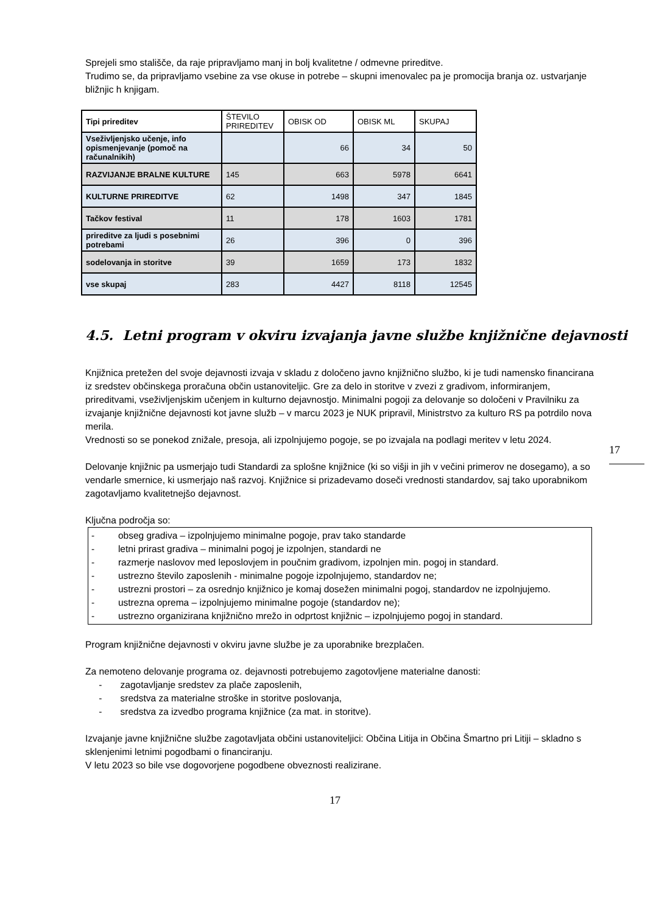Sprejeli smo stališče, da raje pripravljamo manj in bolj kvalitetne / odmevne prireditve.
Trudimo se, da pripravljamo vsebine za vse okuse in potrebe – skupni imenovalec pa je promocija branja oz. ustvarjanje bližnjic h knjigam.
| Tipi prireditev | ŠTEVILO PRIREDITEV | OBISK OD | OBISK ML | SKUPAJ |
| --- | --- | --- | --- | --- |
| Vseživljenjsko učenje, info opismenjevanje (pomoč na računalnikih) | | 66 | 34 | 50 |
| RAZVIJANJE BRALNE KULTURE | 145 | 663 | 5978 | 6641 |
| KULTURNE PRIREDITVE | 62 | 1498 | 347 | 1845 |
| Tačkov festival | 11 | 178 | 1603 | 1781 |
| prireditve za ljudi s posebnimi potrebami | 26 | 396 | 0 | 396 |
| sodelovanja in storitve | 39 | 1659 | 173 | 1832 |
| vse skupaj | 283 | 4427 | 8118 | 12545 |
4.5. Letni program v okviru izvajanja javne službe knjižnične dejavnosti
Knjižnica pretežen del svoje dejavnosti izvaja v skladu z določeno javno knjižnično službo, ki je tudi namensko financirana iz sredstev občinskega proračuna občin ustanoviteljic. Gre za delo in storitve v zvezi z gradivom, informiranjem, prireditvami, vseživljenjskim učenjem in kulturno dejavnostjo. Minimalni pogoji za delovanje so določeni v Pravilniku za izvajanje knjižnične dejavnosti kot javne služb – v marcu 2023 je NUK pripravil, Ministrstvo za kulturo RS pa potrdilo nova merila.
Vrednosti so se ponekod znižale, presoja, ali izpolnjujemo pogoje, se po izvajala na podlagi meritev v letu 2024.
Delovanje knjižnic pa usmerjajo tudi Standardi za splošne knjižnice (ki so višji in jih v večini primerov ne dosegamo), a so vendarle smernice, ki usmerjajo naš razvoj. Knjižnice si prizadevamo doseči vrednosti standardov, saj tako uporabnikom zagotavljamo kvalitetnejšo dejavnost.
Ključna področja so:
- obseg gradiva – izpolnjujemo minimalne pogoje, prav tako standarde
- letni prirast gradiva – minimalni pogoj je izpolnjen, standardi ne
- razmerje naslovov med leposlovjem in poučnim gradivom, izpolnjen min. pogoj in standard.
- ustrezno število zaposlenih - minimalne pogoje izpolnjujemo, standardov ne;
- ustrezni prostori – za osrednjo knjižnico je komaj dosežen minimalni pogoj, standardov ne izpolnjujemo.
- ustrezna oprema – izpolnjujemo minimalne pogoje (standardov ne);
- ustrezno organizirana knjižnično mrežo in odprtost knjižnic – izpolnjujemo pogoj in standard.
Program knjižnične dejavnosti v okviru javne službe je za uporabnike brezplačen.
Za nemoteno delovanje programa oz. dejavnosti potrebujemo zagotovljene materialne danosti:
- zagotavljanje sredstev za plače zaposlenih,
- sredstva za materialne stroške in storitve poslovanja,
- sredstva za izvedbo programa knjižnice (za mat. in storitve).
Izvajanje javne knjižnične službe zagotavljata občini ustanoviteljici: Občina Litija in Občina Šmartno pri Litiji – skladno s sklenjenimi letnimi pogodbami o financiranju.
V letu 2023 so bile vse dogovorjene pogodbene obveznosti realizirane.
17
17